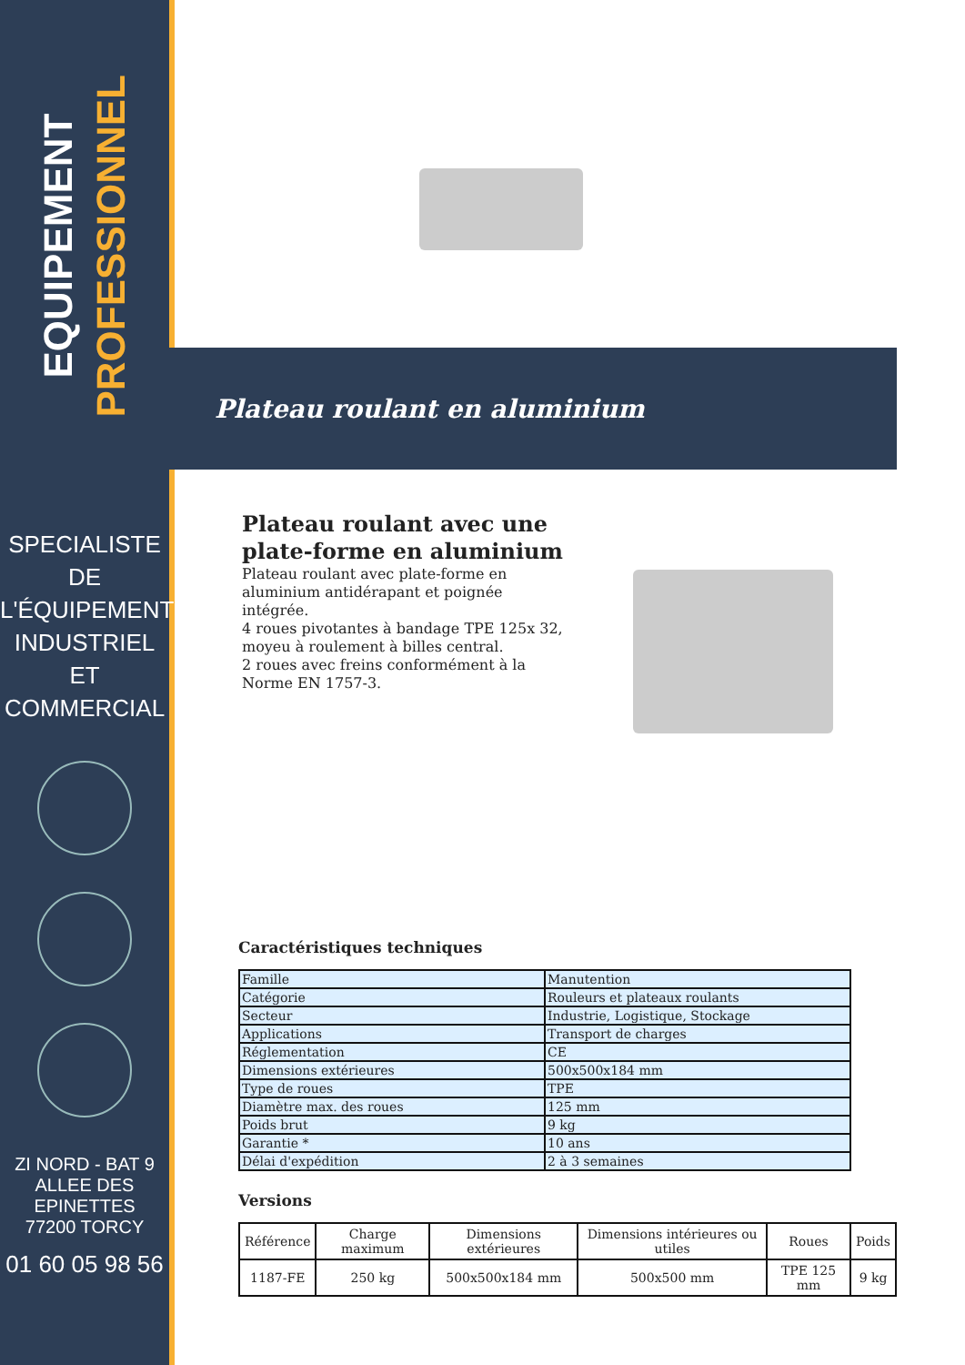EQUIPEMENT
PROFESSIONNEL
SPECIALISTE DE
L'ÉQUIPEMENT
INDUSTRIEL
ET
COMMERCIAL
ZI NORD - BAT 9
ALLEE DES EPINETTES
77200 TORCY
01 60 05 98 56
Plateau roulant en aluminium
Plateau roulant avec une plate-forme en aluminium
Plateau roulant avec plate-forme en aluminium antidérapant et poignée intégrée.
4 roues pivotantes à bandage TPE 125x 32, moyeu à roulement à billes central.
2 roues avec freins conformément à la Norme EN 1757-3.
Caractéristiques techniques
| Famille | Manutention |
| Catégorie | Rouleurs et plateaux roulants |
| Secteur | Industrie, Logistique, Stockage |
| Applications | Transport de charges |
| Réglementation | CE |
| Dimensions extérieures | 500x500x184 mm |
| Type de roues | TPE |
| Diamètre max. des roues | 125 mm |
| Poids brut | 9 kg |
| Garantie * | 10 ans |
| Délai d'expédition | 2 à 3 semaines |
Versions
| Référence | Charge maximum | Dimensions extérieures | Dimensions intérieures ou utiles | Roues | Poids |
| --- | --- | --- | --- | --- | --- |
| 1187-FE | 250 kg | 500x500x184 mm | 500x500 mm | TPE 125 mm | 9 kg |